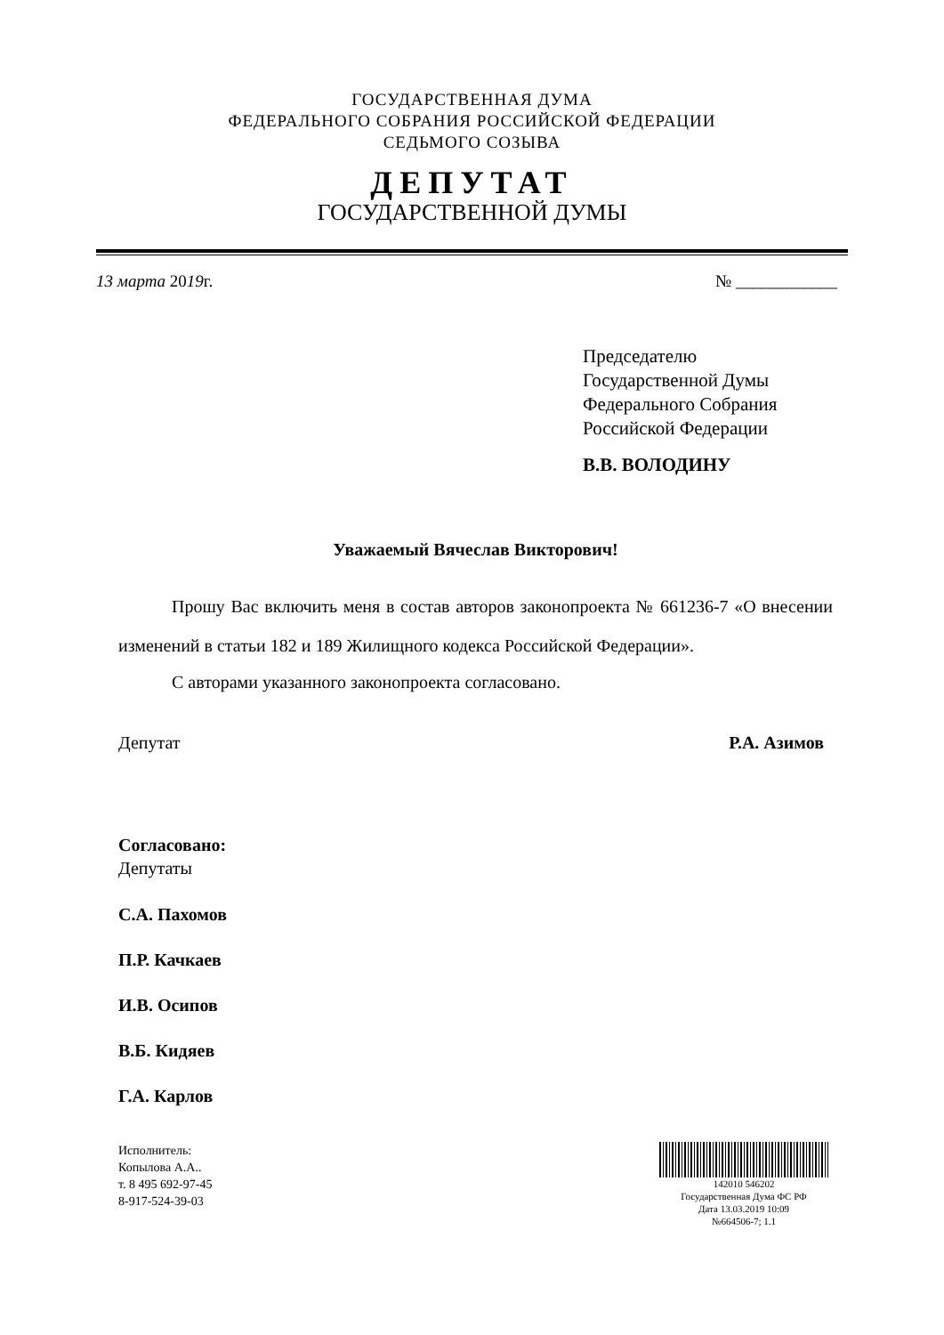ГОСУДАРСТВЕННАЯ ДУМА
ФЕДЕРАЛЬНОГО СОБРАНИЯ РОССИЙСКОЙ ФЕДЕРАЦИИ
СЕДЬМОГО СОЗЫВА
ДЕПУТАТ
ГОСУДАРСТВЕННОЙ ДУМЫ
13 марта 2019г. № ____________
Председателю
Государственной Думы
Федерального Собрания
Российской Федерации
В.В. ВОЛОДИНУ
Уважаемый Вячеслав Викторович!
Прошу Вас включить меня в состав авторов законопроекта № 661236-7 «О внесении изменений в статьи 182 и 189 Жилищного кодекса Российской Федерации».
С авторами указанного законопроекта согласовано.
Депутат Р.А. Азимов
Согласовано:
Депутаты
С.А. Пахомов
П.Р. Качкаев
И.В. Осипов
В.Б. Кидяев
Г.А. Карлов
Исполнитель:
Копылова А.А..
т. 8 495 692-97-45
8-917-524-39-03
142010 546202
Государственная Дума ФС РФ
Дата 13.03.2019 10:09
№664506-7; 1.1